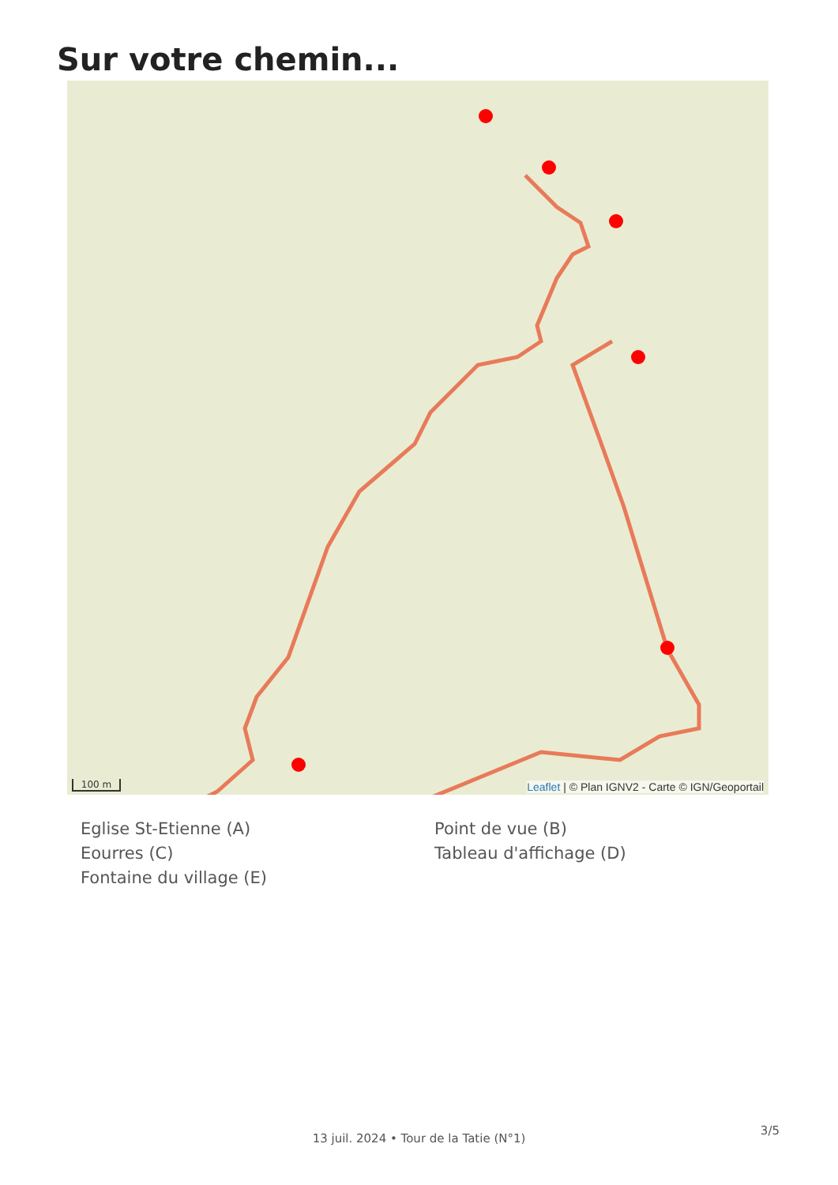Sur votre chemin...
100 m
Leaflet | © Plan IGNV2 - Carte © IGN/Geoportail
Eglise St-Etienne (A)
Eourres (C)
Fontaine du village (E)
Point de vue (B)
Tableau d'affichage (D)
3/5
13 juil. 2024 • Tour de la Tatie (N°1)